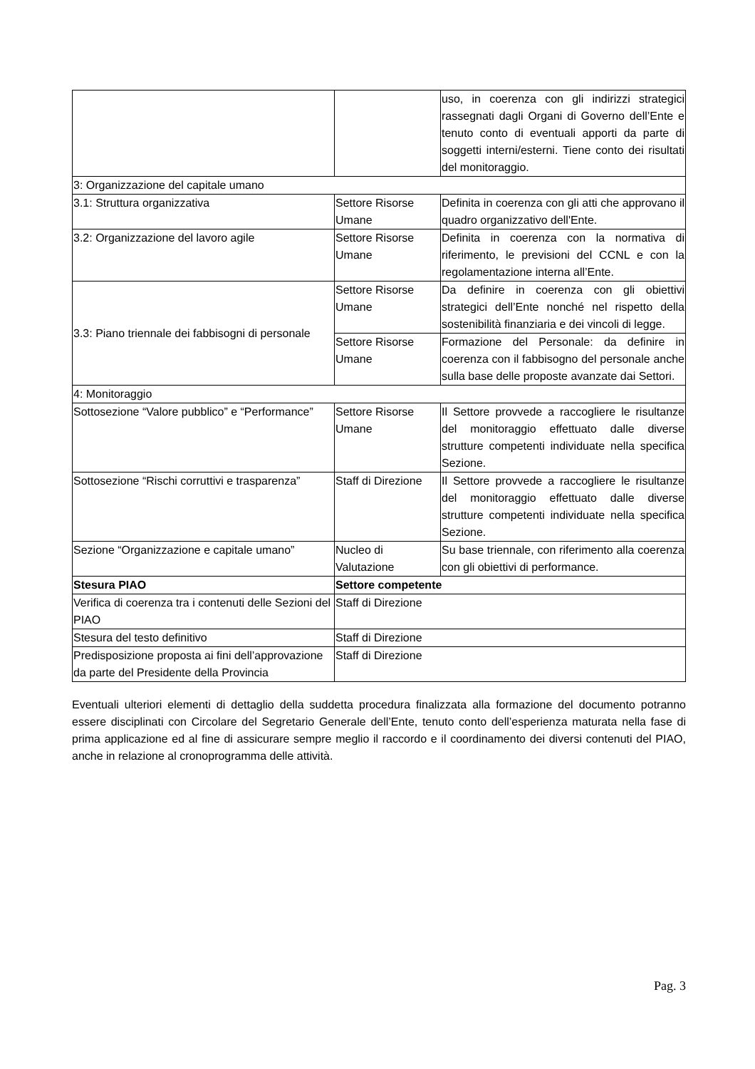| | | uso, in coerenza con gli indirizzi strategici rassegnati dagli Organi di Governo dell’Ente e tenuto conto di eventuali apporti da parte di soggetti interni/esterni. Tiene conto dei risultati del monitoraggio. |
| 3: Organizzazione del capitale umano | | |
| 3.1: Struttura organizzativa | Settore Risorse Umane | Definita in coerenza con gli atti che approvano il quadro organizzativo dell'Ente. |
| 3.2: Organizzazione del lavoro agile | Settore Risorse Umane | Definita in coerenza con la normativa di riferimento, le previsioni del CCNL e con la regolamentazione interna all’Ente. |
| 3.3: Piano triennale dei fabbisogni di personale | Settore Risorse Umane | Da definire in coerenza con gli obiettivi strategici dell’Ente nonché nel rispetto della sostenibilità finanziaria e dei vincoli di legge. |
| | Settore Risorse Umane | Formazione del Personale: da definire in coerenza con il fabbisogno del personale anche sulla base delle proposte avanzate dai Settori. |
| 4: Monitoraggio | | |
| Sottosezione “Valore pubblico” e “Performance” | Settore Risorse Umane | Il Settore provvede a raccogliere le risultanze del monitoraggio effettuato dalle diverse strutture competenti individuate nella specifica Sezione. |
| Sottosezione “Rischi corruttivi e trasparenza” | Staff di Direzione | Il Settore provvede a raccogliere le risultanze del monitoraggio effettuato dalle diverse strutture competenti individuate nella specifica Sezione. |
| Sezione “Organizzazione e capitale umano” | Nucleo di Valutazione | Su base triennale, con riferimento alla coerenza con gli obiettivi di performance. |
| Stesura PIAO | Settore competente | |
| Verifica di coerenza tra i contenuti delle Sezioni del PIAO | Staff di Direzione | |
| Stesura del testo definitivo | Staff di Direzione | |
| Predisposizione proposta ai fini dell’approvazione da parte del Presidente della Provincia | Staff di Direzione | |
Eventuali ulteriori elementi di dettaglio della suddetta procedura finalizzata alla formazione del documento potranno essere disciplinati con Circolare del Segretario Generale dell’Ente, tenuto conto dell’esperienza maturata nella fase di prima applicazione ed al fine di assicurare sempre meglio il raccordo e il coordinamento dei diversi contenuti del PIAO, anche in relazione al cronoprogramma delle attività.
Pag. 3